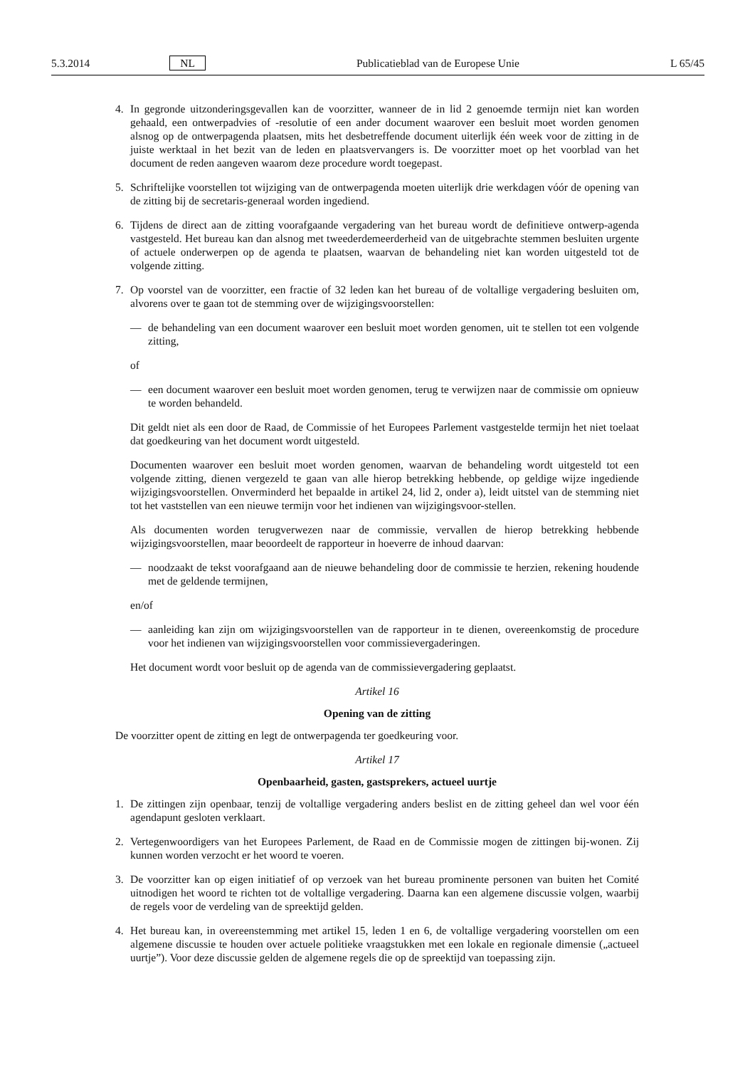5.3.2014 NL Publicatieblad van de Europese Unie L 65/45
4. In gegronde uitzonderingsgevallen kan de voorzitter, wanneer de in lid 2 genoemde termijn niet kan worden gehaald, een ontwerpadvies of -resolutie of een ander document waarover een besluit moet worden genomen alsnog op de ontwerpagenda plaatsen, mits het desbetreffende document uiterlijk één week voor de zitting in de juiste werktaal in het bezit van de leden en plaatsvervangers is. De voorzitter moet op het voorblad van het document de reden aangeven waarom deze procedure wordt toegepast.
5. Schriftelijke voorstellen tot wijziging van de ontwerpagenda moeten uiterlijk drie werkdagen vóór de opening van de zitting bij de secretaris-generaal worden ingediend.
6. Tijdens de direct aan de zitting voorafgaande vergadering van het bureau wordt de definitieve ontwerp-agenda vastgesteld. Het bureau kan dan alsnog met tweederdemeerderheid van de uitgebrachte stemmen besluiten urgente of actuele onderwerpen op de agenda te plaatsen, waarvan de behandeling niet kan worden uitgesteld tot de volgende zitting.
7. Op voorstel van de voorzitter, een fractie of 32 leden kan het bureau of de voltallige vergadering besluiten om, alvorens over te gaan tot de stemming over de wijzigingsvoorstellen:
— de behandeling van een document waarover een besluit moet worden genomen, uit te stellen tot een volgende zitting,
of
— een document waarover een besluit moet worden genomen, terug te verwijzen naar de commissie om opnieuw te worden behandeld.
Dit geldt niet als een door de Raad, de Commissie of het Europees Parlement vastgestelde termijn het niet toelaat dat goedkeuring van het document wordt uitgesteld.
Documenten waarover een besluit moet worden genomen, waarvan de behandeling wordt uitgesteld tot een volgende zitting, dienen vergezeld te gaan van alle hierop betrekking hebbende, op geldige wijze ingediende wijzigingsvoorstellen. Onverminderd het bepaalde in artikel 24, lid 2, onder a), leidt uitstel van de stemming niet tot het vaststellen van een nieuwe termijn voor het indienen van wijzigingsvoor-stellen.
Als documenten worden terugverwezen naar de commissie, vervallen de hierop betrekking hebbende wijzigingsvoorstellen, maar beoordeelt de rapporteur in hoeverre de inhoud daarvan:
— noodzaakt de tekst voorafgaand aan de nieuwe behandeling door de commissie te herzien, rekening houdende met de geldende termijnen,
en/of
— aanleiding kan zijn om wijzigingsvoorstellen van de rapporteur in te dienen, overeenkomstig de procedure voor het indienen van wijzigingsvoorstellen voor commissievergaderingen.
Het document wordt voor besluit op de agenda van de commissievergadering geplaatst.
Artikel 16
Opening van de zitting
De voorzitter opent de zitting en legt de ontwerpagenda ter goedkeuring voor.
Artikel 17
Openbaarheid, gasten, gastsprekers, actueel uurtje
1. De zittingen zijn openbaar, tenzij de voltallige vergadering anders beslist en de zitting geheel dan wel voor één agendapunt gesloten verklaart.
2. Vertegenwoordigers van het Europees Parlement, de Raad en de Commissie mogen de zittingen bij-wonen. Zij kunnen worden verzocht er het woord te voeren.
3. De voorzitter kan op eigen initiatief of op verzoek van het bureau prominente personen van buiten het Comité uitnodigen het woord te richten tot de voltallige vergadering. Daarna kan een algemene discussie volgen, waarbij de regels voor de verdeling van de spreektijd gelden.
4. Het bureau kan, in overeenstemming met artikel 15, leden 1 en 6, de voltallige vergadering voorstellen om een algemene discussie te houden over actuele politieke vraagstukken met een lokale en regionale dimensie („actueel uurtje”). Voor deze discussie gelden de algemene regels die op de spreektijd van toepassing zijn.